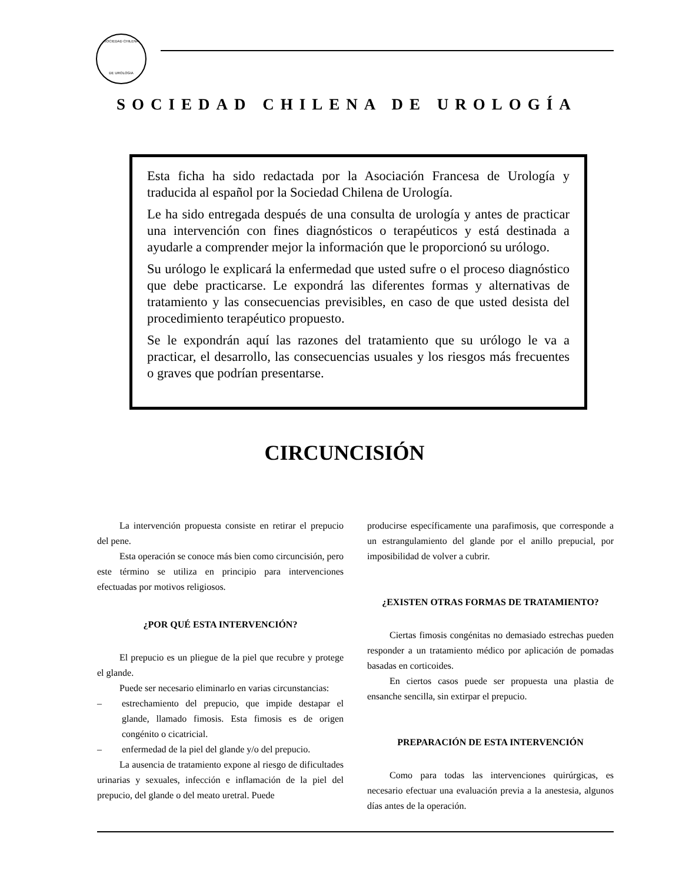SOCIEDAD CHILENA
DE UROLOGIA
SOCIEDAD CHILENA DE UROLOGÍA
Esta ficha ha sido redactada por la Asociación Francesa de Urología y traducida al español por la Sociedad Chilena de Urología.
Le ha sido entregada después de una consulta de urología y antes de practicar una intervención con fines diagnósticos o terapéuticos y está destinada a ayudarle a comprender mejor la información que le proporcionó su urólogo.
Su urólogo le explicará la enfermedad que usted sufre o el proceso diagnóstico que debe practicarse. Le expondrá las diferentes formas y alternativas de tratamiento y las consecuencias previsibles, en caso de que usted desista del procedimiento terapéutico propuesto.
Se le expondrán aquí las razones del tratamiento que su urólogo le va a practicar, el desarrollo, las consecuencias usuales y los riesgos más frecuentes o graves que podrían presentarse.
CIRCUNCISIÓN
La intervención propuesta consiste en retirar el prepucio del pene.
Esta operación se conoce más bien como circuncisión, pero este término se utiliza en principio para intervenciones efectuadas por motivos religiosos.
¿POR QUÉ ESTA INTERVENCIÓN?
El prepucio es un pliegue de la piel que recubre y protege el glande.
Puede ser necesario eliminarlo en varias circunstancias:
– estrechamiento del prepucio, que impide destapar el glande, llamado fimosis. Esta fimosis es de origen congénito o cicatricial.
– enfermedad de la piel del glande y/o del prepucio.
La ausencia de tratamiento expone al riesgo de dificultades urinarias y sexuales, infección e inflamación de la piel del prepucio, del glande o del meato uretral. Puede
producirse específicamente una parafimosis, que corresponde a un estrangulamiento del glande por el anillo prepucial, por imposibilidad de volver a cubrir.
¿EXISTEN OTRAS FORMAS DE TRATAMIENTO?
Ciertas fimosis congénitas no demasiado estrechas pueden responder a un tratamiento médico por aplicación de pomadas basadas en corticoides.
En ciertos casos puede ser propuesta una plastia de ensanche sencilla, sin extirpar el prepucio.
PREPARACIÓN DE ESTA INTERVENCIÓN
Como para todas las intervenciones quirúrgicas, es necesario efectuar una evaluación previa a la anestesia, algunos días antes de la operación.